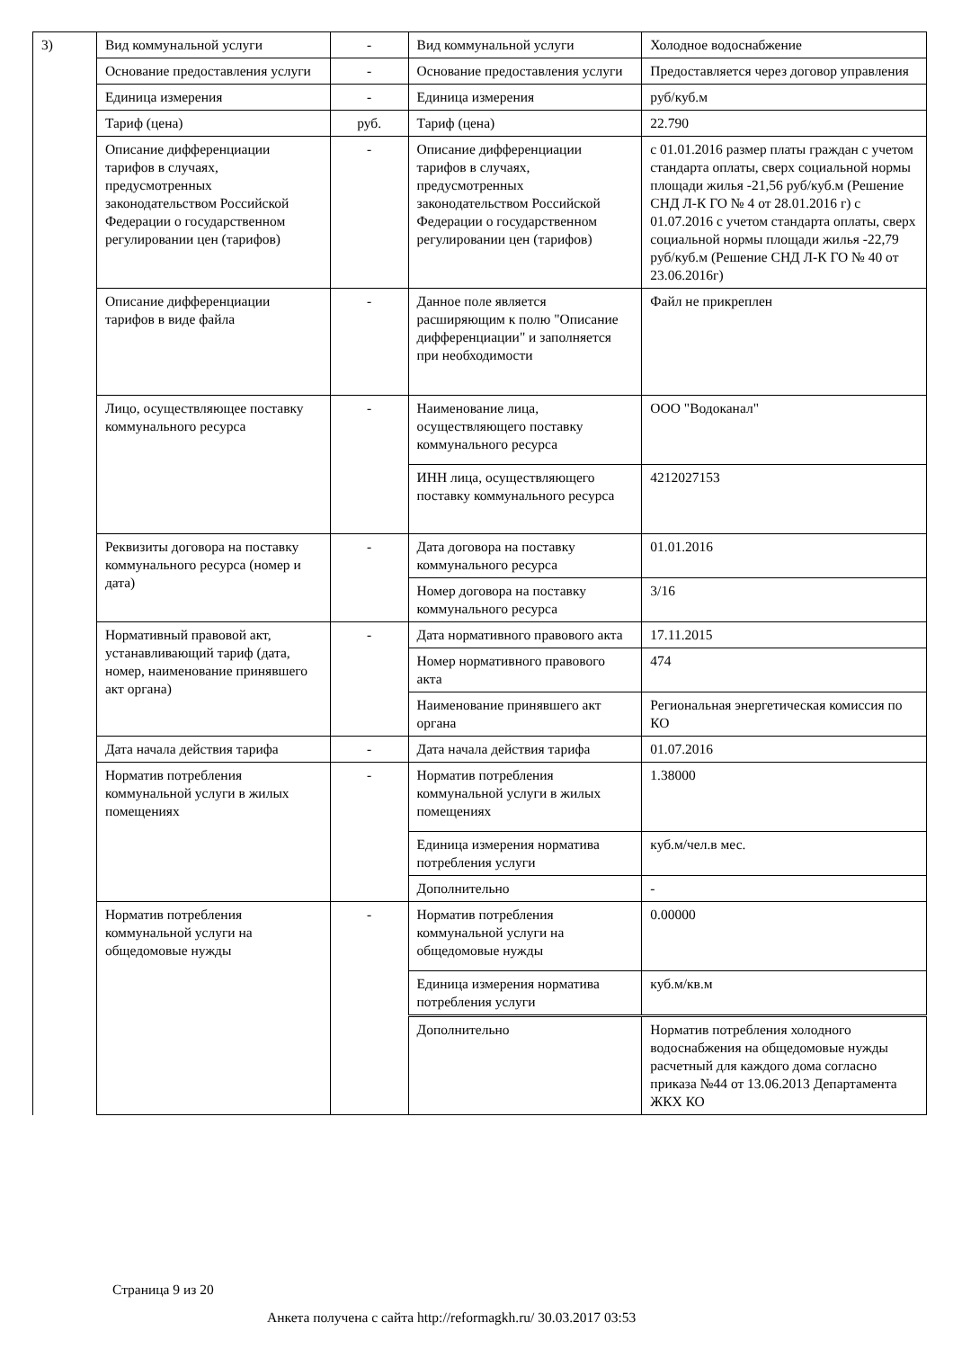| 3) | Вид коммунальной услуги | - | Вид коммунальной услуги | Холодное водоснабжение |
| | Основание предоставления услуги | - | Основание предоставления услуги | Предоставляется через договор управления |
| | Единица измерения | - | Единица измерения | руб/куб.м |
| | Тариф (цена) | руб. | Тариф (цена) | 22.790 |
| | Описание дифференциации тарифов в случаях, предусмотренных законодательством Российской Федерации о государственном регулировании цен (тарифов) | - | Описание дифференциации тарифов в случаях, предусмотренных законодательством Российской Федерации о государственном регулировании цен (тарифов) | с 01.01.2016 размер платы граждан с учетом стандарта оплаты, сверх социальной нормы площади жилья -21,56 руб/куб.м (Решение СНД Л-К ГО № 4 от 28.01.2016 г) с 01.07.2016 с учетом стандарта оплаты, сверх социальной нормы площади жилья -22,79 руб/куб.м (Решение СНД Л-К ГО № 40 от 23.06.2016г) |
| | Описание дифференциации тарифов в виде файла | - | Данное поле является расширяющим к полю "Описание дифференциации" и заполняется при необходимости | Файл не прикреплен |
| | Лицо, осуществляющее поставку коммунального ресурса | - | Наименование лица, осуществляющего поставку коммунального ресурса | ООО "Водоканал" |
| | | | ИНН лица, осуществляющего поставку коммунального ресурса | 4212027153 |
| | Реквизиты договора на поставку коммунального ресурса (номер и дата) | - | Дата договора на поставку коммунального ресурса | 01.01.2016 |
| | | | Номер договора на поставку коммунального ресурса | 3/16 |
| | Нормативный правовой акт, устанавливающий тариф (дата, номер, наименование принявшего акт органа) | - | Дата нормативного правового акта | 17.11.2015 |
| | | | Номер нормативного правового акта | 474 |
| | | | Наименование принявшего акт органа | Региональная энергетическая комиссия по КО |
| | Дата начала действия тарифа | - | Дата начала действия тарифа | 01.07.2016 |
| | Норматив потребления коммунальной услуги в жилых помещениях | - | Норматив потребления коммунальной услуги в жилых помещениях | 1.38000 |
| | | | Единица измерения норматива потребления услуги | куб.м/чел.в мес. |
| | | | Дополнительно | - |
| | Норматив потребления коммунальной услуги на общедомовые нужды | - | Норматив потребления коммунальной услуги на общедомовые нужды | 0.00000 |
| | | | Единица измерения норматива потребления услуги | куб.м/кв.м |
| | | | Дополнительно | Норматив потребления холодного водоснабжения на общедомовые нужды расчетный для каждого дома согласно приказа №44 от 13.06.2013 Департамента ЖКХ КО |
Страница 9 из 20
Анкета получена с сайта http://reformagkh.ru/ 30.03.2017 03:53